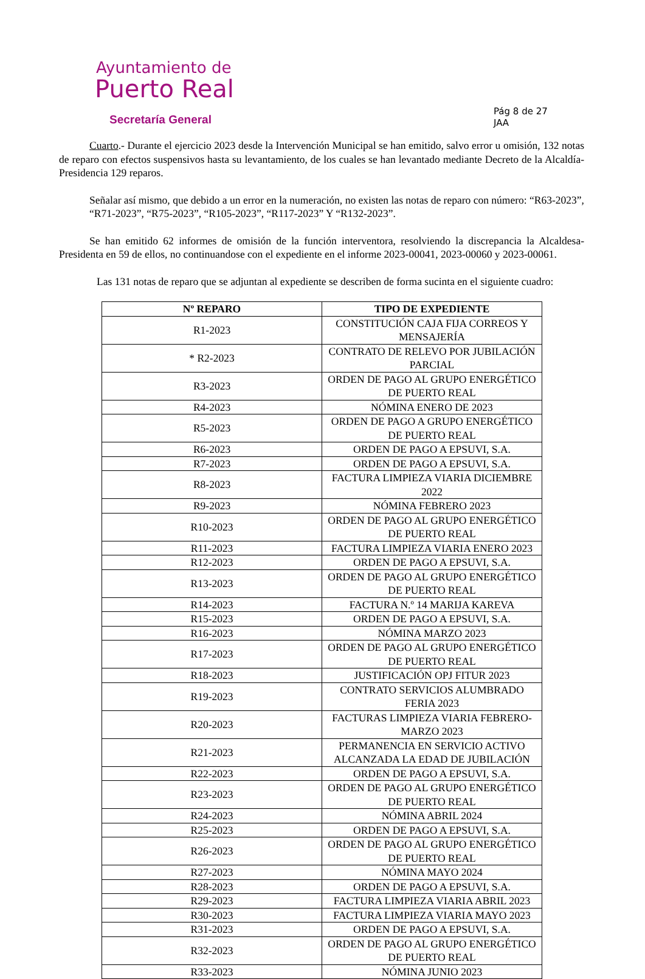Ayuntamiento de
Puerto Real
Secretaría General
Pág 8 de 27
JAA
Cuarto.- Durante el ejercicio 2023 desde la Intervención Municipal se han emitido, salvo error u omisión, 132 notas de reparo con efectos suspensivos hasta su levantamiento, de los cuales se han levantado mediante Decreto de la Alcaldía-Presidencia 129 reparos.
Señalar así mismo, que debido a un error en la numeración, no existen las notas de reparo con número: “R63-2023”, “R71-2023”, “R75-2023”, “R105-2023”, “R117-2023” Y “R132-2023”.
Se han emitido 62 informes de omisión de la función interventora, resolviendo la discrepancia la Alcaldesa-Presidenta en 59 de ellos, no continuandose con el expediente en el informe 2023-00041, 2023-00060 y 2023-00061.
Las 131 notas de reparo que se adjuntan al expediente se describen de forma sucinta en el siguiente cuadro:
| Nº REPARO | TIPO DE EXPEDIENTE |
| --- | --- |
| R1-2023 | CONSTITUCIÓN CAJA FIJA CORREOS Y MENSAJERÍA |
| * R2-2023 | CONTRATO DE RELEVO POR JUBILACIÓN PARCIAL |
| R3-2023 | ORDEN DE PAGO AL GRUPO ENERGÉTICO DE PUERTO REAL |
| R4-2023 | NÓMINA ENERO DE 2023 |
| R5-2023 | ORDEN DE PAGO A GRUPO ENERGÉTICO DE PUERTO REAL |
| R6-2023 | ORDEN DE PAGO A EPSUVI, S.A. |
| R7-2023 | ORDEN DE PAGO A EPSUVI, S.A. |
| R8-2023 | FACTURA LIMPIEZA VIARIA DICIEMBRE 2022 |
| R9-2023 | NÓMINA FEBRERO 2023 |
| R10-2023 | ORDEN DE PAGO AL GRUPO ENERGÉTICO DE PUERTO REAL |
| R11-2023 | FACTURA LIMPIEZA VIARIA ENERO 2023 |
| R12-2023 | ORDEN DE PAGO A EPSUVI, S.A. |
| R13-2023 | ORDEN DE PAGO AL GRUPO ENERGÉTICO DE PUERTO REAL |
| R14-2023 | FACTURA N.º 14 MARIJA KAREVA |
| R15-2023 | ORDEN DE PAGO A EPSUVI, S.A. |
| R16-2023 | NÓMINA MARZO 2023 |
| R17-2023 | ORDEN DE PAGO AL GRUPO ENERGÉTICO DE PUERTO REAL |
| R18-2023 | JUSTIFICACIÓN OPJ FITUR 2023 |
| R19-2023 | CONTRATO SERVICIOS ALUMBRADO FERIA 2023 |
| R20-2023 | FACTURAS LIMPIEZA VIARIA FEBRERO-MARZO 2023 |
| R21-2023 | PERMANENCIA EN SERVICIO ACTIVO ALCANZADA LA EDAD DE JUBILACIÓN |
| R22-2023 | ORDEN DE PAGO A EPSUVI, S.A. |
| R23-2023 | ORDEN DE PAGO AL GRUPO ENERGÉTICO DE PUERTO REAL |
| R24-2023 | NÓMINA ABRIL 2024 |
| R25-2023 | ORDEN DE PAGO A EPSUVI, S.A. |
| R26-2023 | ORDEN DE PAGO AL GRUPO ENERGÉTICO DE PUERTO REAL |
| R27-2023 | NÓMINA MAYO 2024 |
| R28-2023 | ORDEN DE PAGO A EPSUVI, S.A. |
| R29-2023 | FACTURA LIMPIEZA VIARIA ABRIL 2023 |
| R30-2023 | FACTURA LIMPIEZA VIARIA MAYO 2023 |
| R31-2023 | ORDEN DE PAGO A EPSUVI, S.A. |
| R32-2023 | ORDEN DE PAGO AL GRUPO ENERGÉTICO DE PUERTO REAL |
| R33-2023 | NÓMINA JUNIO 2023 |